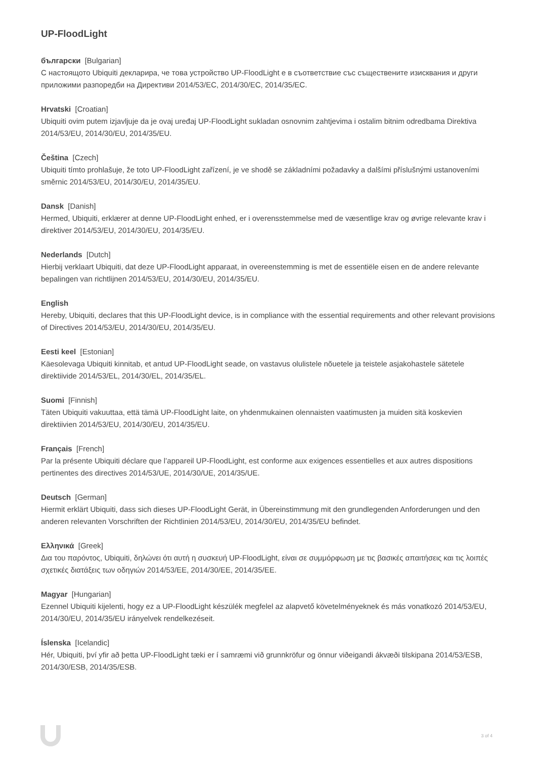UP-FloodLight
български [Bulgarian]
С настоящото Ubiquiti декларира, че това устройство UP-FloodLight е в съответствие със съществените изисквания и други приложими разпоредби на Директиви 2014/53/EC, 2014/30/ЕС, 2014/35/ЕС.
Hrvatski [Croatian]
Ubiquiti ovim putem izjavljuje da je ovaj uređaj UP-FloodLight sukladan osnovnim zahtjevima i ostalim bitnim odredbama Direktiva 2014/53/EU, 2014/30/EU, 2014/35/EU.
Čeština [Czech]
Ubiquiti tímto prohlašuje, že toto UP-FloodLight zařízení, je ve shodě se základními požadavky a dalšími příslušnými ustanoveními směrnic 2014/53/EU, 2014/30/EU, 2014/35/EU.
Dansk [Danish]
Hermed, Ubiquiti, erklærer at denne UP-FloodLight enhed, er i overensstemmelse med de væsentlige krav og øvrige relevante krav i direktiver 2014/53/EU, 2014/30/EU, 2014/35/EU.
Nederlands [Dutch]
Hierbij verklaart Ubiquiti, dat deze UP-FloodLight apparaat, in overeenstemming is met de essentiële eisen en de andere relevante bepalingen van richtlijnen 2014/53/EU, 2014/30/EU, 2014/35/EU.
English
Hereby, Ubiquiti, declares that this UP-FloodLight device, is in compliance with the essential requirements and other relevant provisions of Directives 2014/53/EU, 2014/30/EU, 2014/35/EU.
Eesti keel [Estonian]
Käesolevaga Ubiquiti kinnitab, et antud UP-FloodLight seade, on vastavus olulistele nõuetele ja teistele asjakohastele sätetele direktiivide 2014/53/EL, 2014/30/EL, 2014/35/EL.
Suomi [Finnish]
Täten Ubiquiti vakuuttaa, että tämä UP-FloodLight laite, on yhdenmukainen olennaisten vaatimusten ja muiden sitä koskevien direktiivien 2014/53/EU, 2014/30/EU, 2014/35/EU.
Français [French]
Par la présente Ubiquiti déclare que l’appareil UP-FloodLight, est conforme aux exigences essentielles et aux autres dispositions pertinentes des directives 2014/53/UE, 2014/30/UE, 2014/35/UE.
Deutsch [German]
Hiermit erklärt Ubiquiti, dass sich dieses UP-FloodLight Gerät, in Übereinstimmung mit den grundlegenden Anforderungen und den anderen relevanten Vorschriften der Richtlinien 2014/53/EU, 2014/30/EU, 2014/35/EU befindet.
Ελληνικά [Greek]
Δια του παρόντος, Ubiquiti, δηλώνει ότι αυτή η συσκευή UP-FloodLight, είναι σε συμμόρφωση με τις βασικές απαιτήσεις και τις λοιπές σχετικές διατάξεις των οδηγιών 2014/53/EE, 2014/30/EE, 2014/35/EE.
Magyar [Hungarian]
Ezennel Ubiquiti kijelenti, hogy ez a UP-FloodLight készülék megfelel az alapvető követelményeknek és más vonatkozó 2014/53/EU, 2014/30/EU, 2014/35/EU irányelvek rendelkezéseit.
Íslenska [Icelandic]
Hér, Ubiquiti, því yfir að þetta UP-FloodLight tæki er í samræmi við grunnkröfur og önnur viðeigandi ákvæði tilskipana 2014/53/ESB, 2014/30/ESB, 2014/35/ESB.
3 of 4